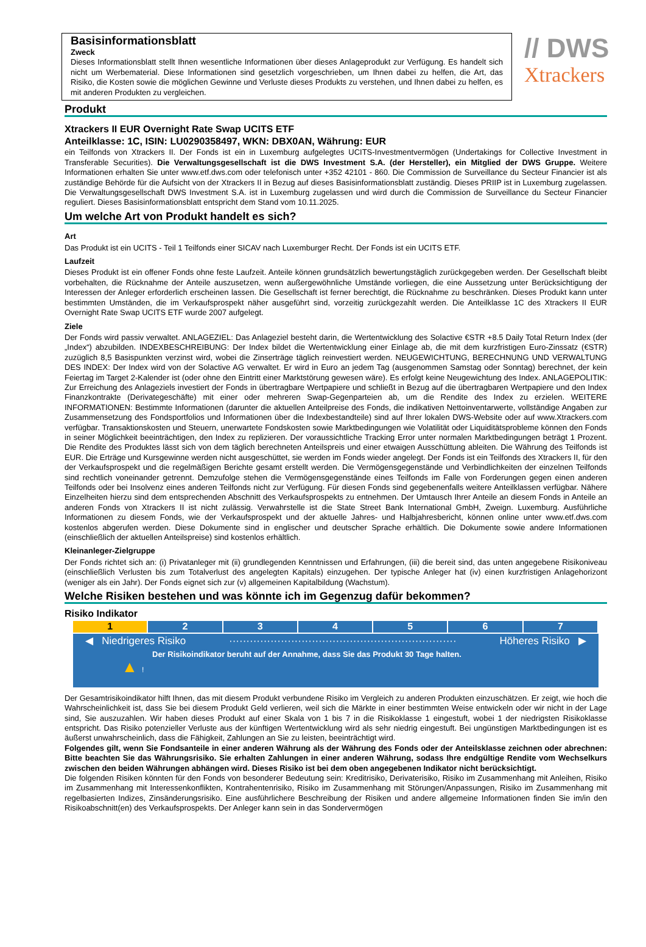Basisinformationsblatt
Zweck
Dieses Informationsblatt stellt Ihnen wesentliche Informationen über dieses Anlageprodukt zur Verfügung. Es handelt sich nicht um Werbematerial. Diese Informationen sind gesetzlich vorgeschrieben, um Ihnen dabei zu helfen, die Art, das Risiko, die Kosten sowie die möglichen Gewinne und Verluste dieses Produkts zu verstehen, und Ihnen dabei zu helfen, es mit anderen Produkten zu vergleichen.
// DWS
Xtrackers
Produkt
Xtrackers II EUR Overnight Rate Swap UCITS ETF
Anteilklasse: 1C, ISIN: LU0290358497, WKN: DBX0AN, Währung: EUR
ein Teilfonds von Xtrackers II. Der Fonds ist ein in Luxemburg aufgelegtes UCITS-Investmentvermögen (Undertakings for Collective Investment in Transferable Securities). Die Verwaltungsgesellschaft ist die DWS Investment S.A. (der Hersteller), ein Mitglied der DWS Gruppe. Weitere Informationen erhalten Sie unter www.etf.dws.com oder telefonisch unter +352 42101 - 860. Die Commission de Surveillance du Secteur Financier ist als zuständige Behörde für die Aufsicht von der Xtrackers II in Bezug auf dieses Basisinformationsblatt zuständig. Dieses PRIIP ist in Luxemburg zugelassen. Die Verwaltungsgesellschaft DWS Investment S.A. ist in Luxemburg zugelassen und wird durch die Commission de Surveillance du Secteur Financier reguliert. Dieses Basisinformationsblatt entspricht dem Stand vom 10.11.2025.
Um welche Art von Produkt handelt es sich?
Art
Das Produkt ist ein UCITS - Teil 1 Teilfonds einer SICAV nach Luxemburger Recht. Der Fonds ist ein UCITS ETF.
Laufzeit
Dieses Produkt ist ein offener Fonds ohne feste Laufzeit. Anteile können grundsätzlich bewertungstäglich zurückgegeben werden. Der Gesellschaft bleibt vorbehalten, die Rücknahme der Anteile auszusetzen, wenn außergewöhnliche Umstände vorliegen, die eine Aussetzung unter Berücksichtigung der Interessen der Anleger erforderlich erscheinen lassen. Die Gesellschaft ist ferner berechtigt, die Rücknahme zu beschränken. Dieses Produkt kann unter bestimmten Umständen, die im Verkaufsprospekt näher ausgeführt sind, vorzeitig zurückgezahlt werden. Die Anteilklasse 1C des Xtrackers II EUR Overnight Rate Swap UCITS ETF wurde 2007 aufgelegt.
Ziele
Der Fonds wird passiv verwaltet. ANLAGEZIEL: Das Anlageziel besteht darin, die Wertentwicklung des Solactive €STR +8.5 Daily Total Return Index (der „Index“) abzubilden. INDEXBESCHREIBUNG: Der Index bildet die Wertentwicklung einer Einlage ab, die mit dem kurzfristigen Euro-Zinssatz (€STR) zuzüglich 8,5 Basispunkten verzinst wird, wobei die Zinserträge täglich reinvestiert werden. NEUGEWICHTUNG, BERECHNUNG UND VERWALTUNG DES INDEX: Der Index wird von der Solactive AG verwaltet. Er wird in Euro an jedem Tag (ausgenommen Samstag oder Sonntag) berechnet, der kein Feiertag im Target 2-Kalender ist (oder ohne den Eintritt einer Marktstörung gewesen wäre). Es erfolgt keine Neugewichtung des Index. ANLAGEPOLITIK: Zur Erreichung des Anlageziels investiert der Fonds in übertragbare Wertpapiere und schließt in Bezug auf die übertragbaren Wertpapiere und den Index Finanzkontrakte (Derivategeschäfte) mit einer oder mehreren Swap-Gegenparteien ab, um die Rendite des Index zu erzielen. WEITERE INFORMATIONEN: Bestimmte Informationen (darunter die aktuellen Anteilpreise des Fonds, die indikativen Nettoinventarwerte, vollständige Angaben zur Zusammensetzung des Fondsportfolios und Informationen über die Indexbestandteile) sind auf Ihrer lokalen DWS-Website oder auf www.Xtrackers.com verfügbar. Transaktionskosten und Steuern, unerwartete Fondskosten sowie Marktbedingungen wie Volatilität oder Liquiditätsprobleme können den Fonds in seiner Möglichkeit beeinträchtigen, den Index zu replizieren. Der voraussichtliche Tracking Error unter normalen Marktbedingungen beträgt 1 Prozent. Die Rendite des Produktes lässt sich von dem täglich berechneten Anteilspreis und einer etwaigen Ausschüttung ableiten. Die Währung des Teilfonds ist EUR. Die Erträge und Kursgewinne werden nicht ausgeschüttet, sie werden im Fonds wieder angelegt. Der Fonds ist ein Teilfonds des Xtrackers II, für den der Verkaufsprospekt und die regelmäßigen Berichte gesamt erstellt werden. Die Vermögensgegenstände und Verbindlichkeiten der einzelnen Teilfonds sind rechtlich voneinander getrennt. Demzufolge stehen die Vermögensgegenstände eines Teilfonds im Falle von Forderungen gegen einen anderen Teilfonds oder bei Insolvenz eines anderen Teilfonds nicht zur Verfügung. Für diesen Fonds sind gegebenenfalls weitere Anteilklassen verfügbar. Nähere Einzelheiten hierzu sind dem entsprechenden Abschnitt des Verkaufsprospekts zu entnehmen. Der Umtausch Ihrer Anteile an diesem Fonds in Anteile an anderen Fonds von Xtrackers II ist nicht zulässig. Verwahrstelle ist die State Street Bank International GmbH, Zweign. Luxemburg. Ausführliche Informationen zu diesem Fonds, wie der Verkaufsprospekt und der aktuelle Jahres- und Halbjahresbericht, können online unter www.etf.dws.com kostenlos abgerufen werden. Diese Dokumente sind in englischer und deutscher Sprache erhältlich. Die Dokumente sowie andere Informationen (einschließlich der aktuellen Anteilspreise) sind kostenlos erhältlich.
Kleinanleger-Zielgruppe
Der Fonds richtet sich an: (i) Privatanleger mit (ii) grundlegenden Kenntnissen und Erfahrungen, (iii) die bereit sind, das unten angegebene Risikoniveau (einschließlich Verlusten bis zum Totalverlust des angelegten Kapitals) einzugehen. Der typische Anleger hat (iv) einen kurzfristigen Anlagehorizont (weniger als ein Jahr). Der Fonds eignet sich zur (v) allgemeinen Kapitalbildung (Wachstum).
Welche Risiken bestehen und was könnte ich im Gegenzug dafür bekommen?
Risiko Indikator
1 2 3 4 5 6 7
◀ Niedrigeres Risiko ·································································· Höheres Risiko ▶
Der Risikoindikator beruht auf der Annahme, dass Sie das Produkt 30 Tage halten.
▲ !
Der Gesamtrisikoindikator hilft Ihnen, das mit diesem Produkt verbundene Risiko im Vergleich zu anderen Produkten einzuschätzen. Er zeigt, wie hoch die Wahrscheinlichkeit ist, dass Sie bei diesem Produkt Geld verlieren, weil sich die Märkte in einer bestimmten Weise entwickeln oder wir nicht in der Lage sind, Sie auszuzahlen. Wir haben dieses Produkt auf einer Skala von 1 bis 7 in die Risikoklasse 1 eingestuft, wobei 1 der niedrigsten Risikoklasse entspricht. Das Risiko potenzieller Verluste aus der künftigen Wertentwicklung wird als sehr niedrig eingestuft. Bei ungünstigen Marktbedingungen ist es äußerst unwahrscheinlich, dass die Fähigkeit, Zahlungen an Sie zu leisten, beeinträchtigt wird.
Folgendes gilt, wenn Sie Fondsanteile in einer anderen Währung als der Währung des Fonds oder der Anteilsklasse zeichnen oder abrechnen: Bitte beachten Sie das Währungsrisiko. Sie erhalten Zahlungen in einer anderen Währung, sodass Ihre endgültige Rendite vom Wechselkurs zwischen den beiden Währungen abhängen wird. Dieses Risiko ist bei dem oben angegebenen Indikator nicht berücksichtigt.
Die folgenden Risiken könnten für den Fonds von besonderer Bedeutung sein: Kreditrisiko, Derivaterisiko, Risiko im Zusammenhang mit Anleihen, Risiko im Zusammenhang mit Interessenkonflikten, Kontrahentenrisiko, Risiko im Zusammenhang mit Störungen/Anpassungen, Risiko im Zusammenhang mit regelbasierten Indizes, Zinsänderungsrisiko. Eine ausführlichere Beschreibung der Risiken und andere allgemeine Informationen finden Sie im/in den Risikoabschnitt(en) des Verkaufsprospekts. Der Anleger kann sein in das Sondervermögen